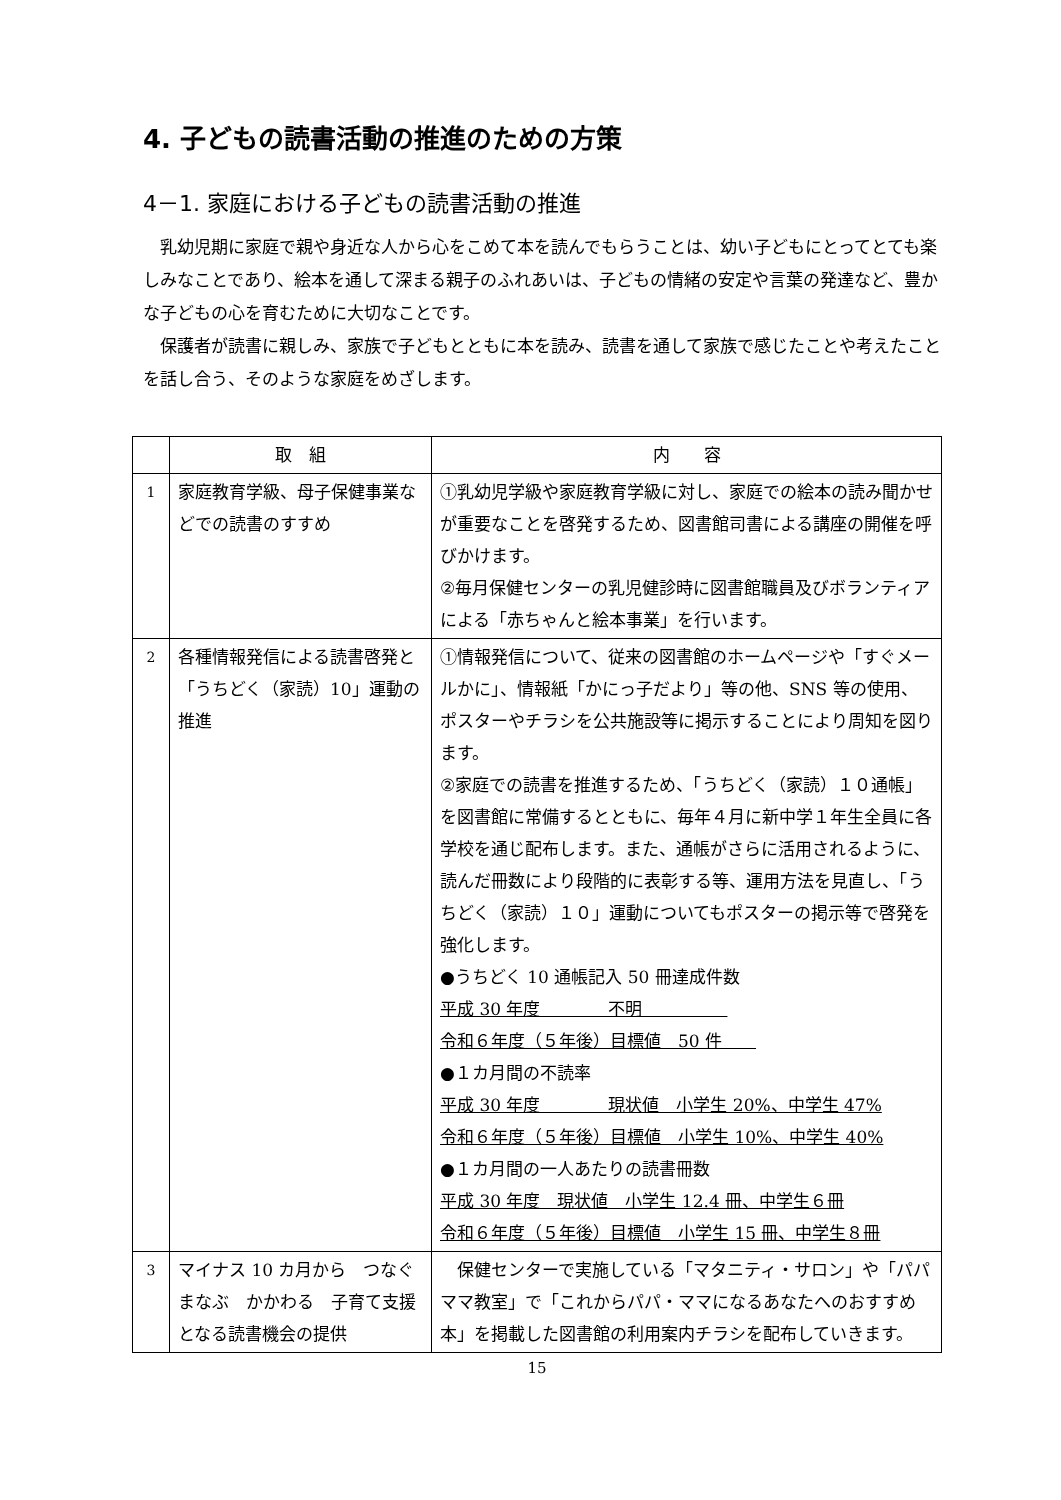4. 子どもの読書活動の推進のための方策
4－1. 家庭における子どもの読書活動の推進
乳幼児期に家庭で親や身近な人から心をこめて本を読んでもらうことは、幼い子どもにとってとても楽しみなことであり、絵本を通して深まる親子のふれあいは、子どもの情緒の安定や言葉の発達など、豊かな子どもの心を育むために大切なことです。
保護者が読書に親しみ、家族で子どもとともに本を読み、読書を通して家族で感じたことや考えたことを話し合う、そのような家庭をめざします。
| | 取 組 | 内 容 |
| --- | --- | --- |
| 1 | 家庭教育学級、母子保健事業などでの読書のすすめ | ①乳幼児学級や家庭教育学級に対し、家庭での絵本の読み聞かせが重要なことを啓発するため、図書館司書による講座の開催を呼びかけます。 ②毎月保健センターの乳児健診時に図書館職員及びボランティアによる「赤ちゃんと絵本事業」を行います。 |
| 2 | 各種情報発信による読書啓発と「うちどく（家読）10」運動の推進 | ①情報発信について、従来の図書館のホームページや「すぐメールかに」、情報紙「かにっ子だより」等の他、SNS 等の使用、ポスターやチラシを公共施設等に掲示することにより周知を図ります。 ②家庭での読書を推進するため、「うちどく（家読）１０通帳」を図書館に常備するとともに、毎年４月に新中学１年生全員に各学校を通じ配布します。また、通帳がさらに活用されるように、読んだ冊数により段階的に表彰する等、運用方法を見直し、「うちどく（家読）１０」運動についてもポスターの掲示等で啓発を強化します。 ●うちどく 10 通帳記入 50 冊達成件数 平成 30 年度 不明 令和６年度（５年後）目標値 50 件 ●１カ月間の不読率 平成 30 年度 現状値 小学生 20%、中学生 47% 令和６年度（５年後）目標値 小学生 10%、中学生 40% ●１カ月間の一人あたりの読書冊数 平成 30 年度 現状値 小学生 12.4 冊、中学生６冊 令和６年度（５年後）目標値 小学生 15 冊、中学生８冊 |
| 3 | マイナス 10 カ月から つなぐ まなぶ かかわる 子育て支援となる読書機会の提供 | 保健センターで実施している「マタニティ・サロン」や「パパママ教室」で「これからパパ・ママになるあなたへのおすすめ本」を掲載した図書館の利用案内チラシを配布していきます。 |
15